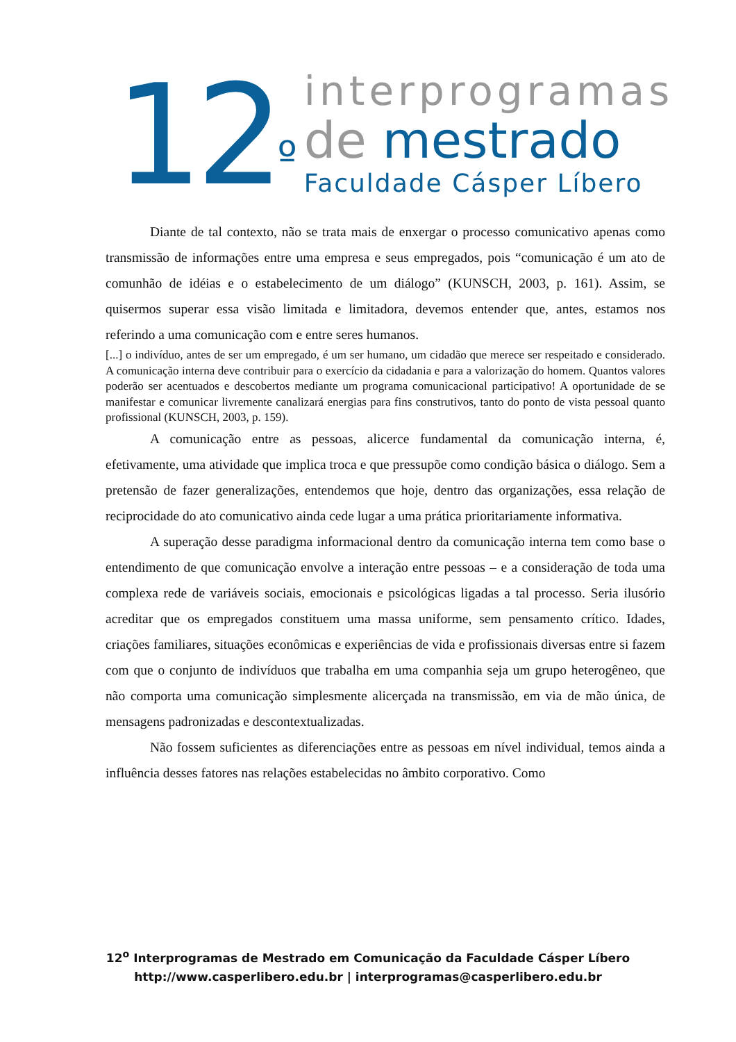12<sup>º</sup>
interprogramas
de mestrado
Faculdade Cásper Líbero
Diante de tal contexto, não se trata mais de enxergar o processo comunicativo apenas como transmissão de informações entre uma empresa e seus empregados, pois “comunicação é um ato de comunhão de idéias e o estabelecimento de um diálogo” (KUNSCH, 2003, p. 161). Assim, se quisermos superar essa visão limitada e limitadora, devemos entender que, antes, estamos nos referindo a uma comunicação com e entre seres humanos.
[...] o indivíduo, antes de ser um empregado, é um ser humano, um cidadão que merece ser respeitado e considerado. A comunicação interna deve contribuir para o exercício da cidadania e para a valorização do homem. Quantos valores poderão ser acentuados e descobertos mediante um programa comunicacional participativo! A oportunidade de se manifestar e comunicar livremente canalizará energias para fins construtivos, tanto do ponto de vista pessoal quanto profissional (KUNSCH, 2003, p. 159).
A comunicação entre as pessoas, alicerce fundamental da comunicação interna, é, efetivamente, uma atividade que implica troca e que pressupõe como condição básica o diálogo. Sem a pretensão de fazer generalizações, entendemos que hoje, dentro das organizações, essa relação de reciprocidade do ato comunicativo ainda cede lugar a uma prática prioritariamente informativa.
A superação desse paradigma informacional dentro da comunicação interna tem como base o entendimento de que comunicação envolve a interação entre pessoas – e a consideração de toda uma complexa rede de variáveis sociais, emocionais e psicológicas ligadas a tal processo. Seria ilusório acreditar que os empregados constituem uma massa uniforme, sem pensamento crítico. Idades, criações familiares, situações econômicas e experiências de vida e profissionais diversas entre si fazem com que o conjunto de indivíduos que trabalha em uma companhia seja um grupo heterogêneo, que não comporta uma comunicação simplesmente alicerçada na transmissão, em via de mão única, de mensagens padronizadas e descontextualizadas.
Não fossem suficientes as diferenciações entre as pessoas em nível individual, temos ainda a influência desses fatores nas relações estabelecidas no âmbito corporativo. Como
12<sup>o</sup> Interprogramas de Mestrado em Comunicação da Faculdade Cásper Líbero
http://www.casperlibero.edu.br | interprogramas@casperlibero.edu.br